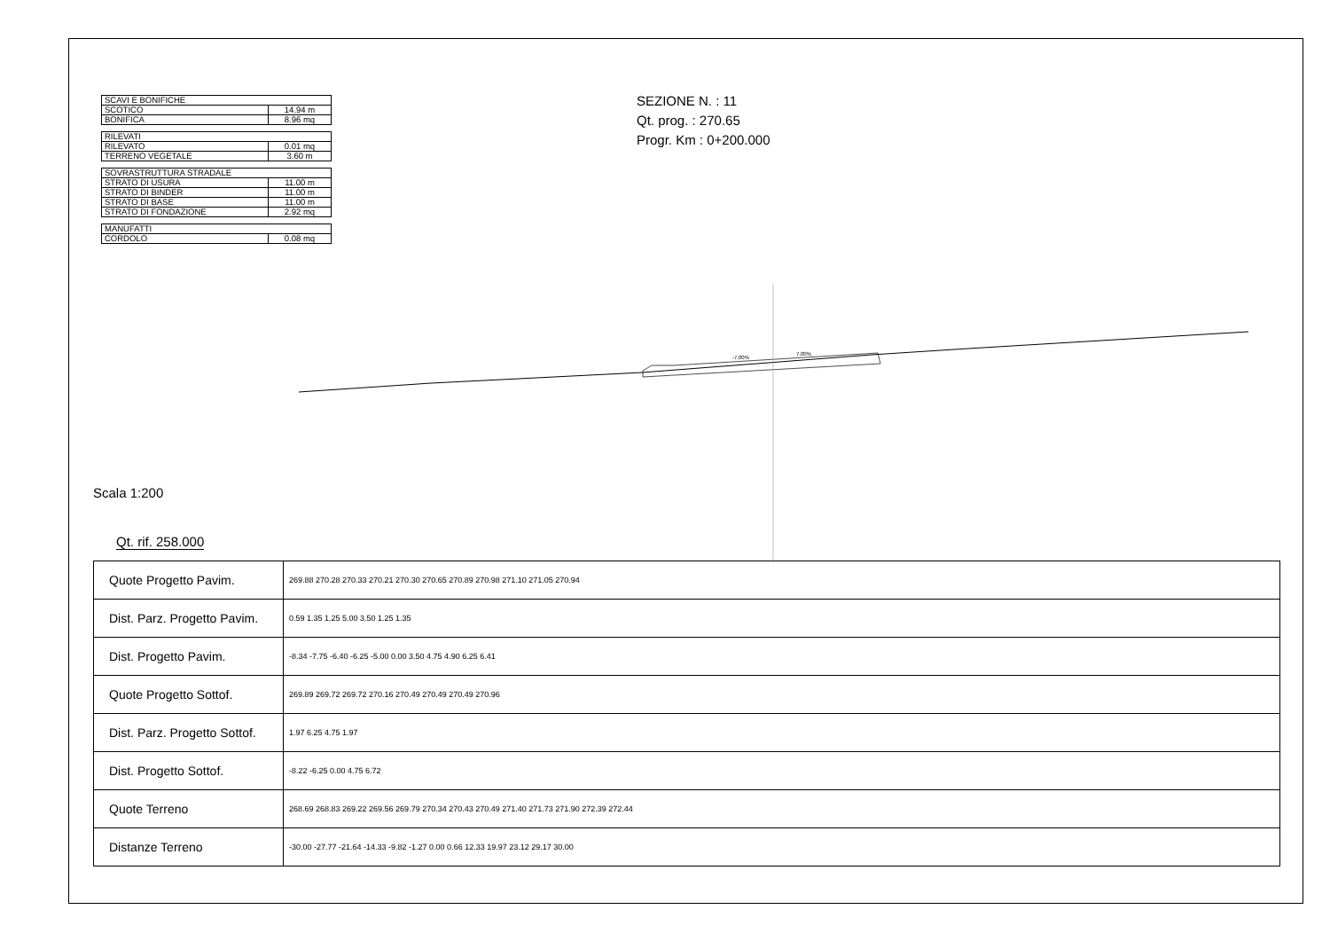-7,00%
7,00%
| SCAVI E BONIFICHE | |
| SCOTICO | 14.94 m |
| BONIFICA | 8.96 mq |
| RILEVATI | |
| RILEVATO | 0.01 mq |
| TERRENO VEGETALE | 3.60 m |
| SOVRASTRUTTURA STRADALE | |
| STRATO DI USURA | 11.00 m |
| STRATO DI BINDER | 11.00 m |
| STRATO DI BASE | 11.00 m |
| STRATO DI FONDAZIONE | 2.92 mq |
| MANUFATTI | |
| CORDOLO | 0.08 mq |
SEZIONE N. : 11
Qt. prog. : 270.65
Progr. Km : 0+200.000
Scala 1:200
Qt. rif. 258.000
| Quote Progetto Pavim. | 269.88 270.28 270.33 270.21 270.30 270.65 270.89 270.98 271.10 271.05 270.94 |
| Dist. Parz. Progetto Pavim. | 0.59 1.35 1.25 5.00 3.50 1.25 1.35 |
| Dist. Progetto Pavim. | -8.34 -7.75 -6.40 -6.25 -5.00 0.00 3.50 4.75 4.90 6.25 6.41 |
| Quote Progetto Sottof. | 269.89 269.72 269.72 270.16 270.49 270.49 270.49 270.96 |
| Dist. Parz. Progetto Sottof. | 1.97 6.25 4.75 1.97 |
| Dist. Progetto Sottof. | -8.22 -6.25 0.00 4.75 6.72 |
| Quote Terreno | 268.69 268.83 269.22 269.56 269.79 270.34 270.43 270.49 271.40 271.73 271.90 272.39 272.44 |
| Distanze Terreno | -30.00 -27.77 -21.64 -14.33 -9.82 -1.27 0.00 0.66 12.33 19.97 23.12 29.17 30.00 |